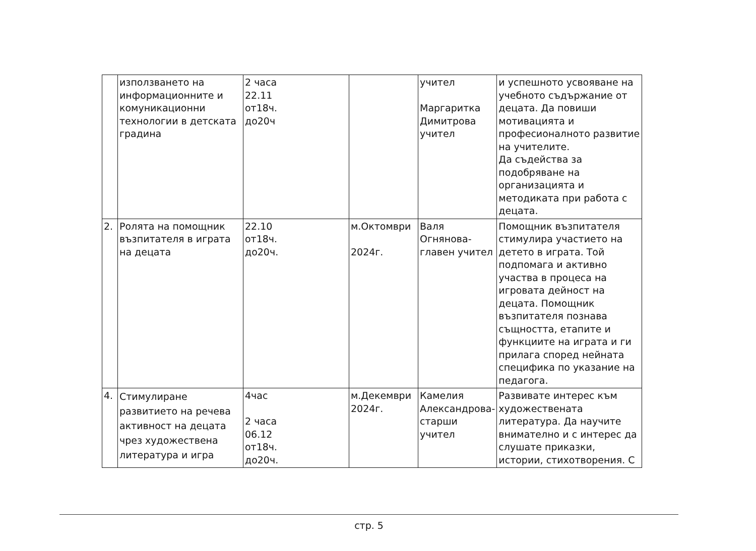| | използването на информационните и комуникационни технологии в детската градина | 2 часа 22.11 от18ч. до20ч | | учител Маргаритка Димитрова учител | и успешното усвояване на учебното съдържание от децата. Да повиши мотивацията и професионалното развитие на учителите. Да съдейства за подобряване на организацията и методиката при работа с децата. |
| 2. | Ролята на помощник възпитателя в играта на децата | 22.10 от18ч. до20ч. | м.Октомври 2024г. | Валя Огнянова-главен учител | Помощник възпитателя стимулира участието на детето в играта. Той подпомага и активно участва в процеса на игровата дейност на децата. Помощник възпитателя познава същността, етапите и функциите на играта и ги прилага според нейната специфика по указание на педагога. |
| 4. | Стимулиране развитието на речева активност на децата чрез художествена литература и игра | 4час 2 часа 06.12 от18ч. до20ч. | м.Декември 2024г. | Камелия Александрова-старши учител | Развивате интерес към художествената литература. Да научите внимателно и с интерес да слушате приказки, истории, стихотворения. С |
стр. 5